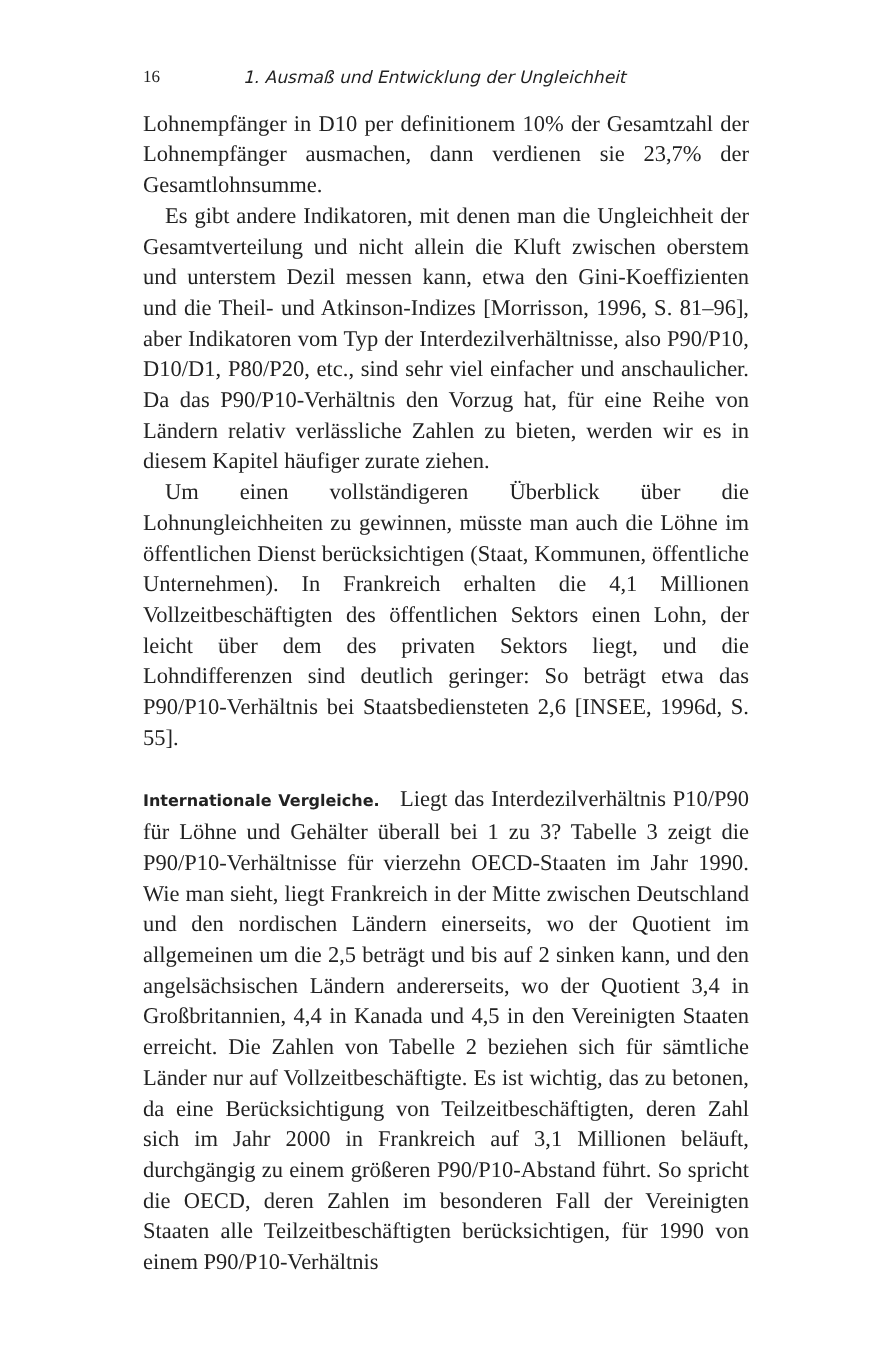16 1. Ausmaß und Entwicklung der Ungleichheit
Lohnempfänger in D10 per definitionem 10% der Gesamtzahl der Lohnempfänger ausmachen, dann verdienen sie 23,7% der Gesamtlohnsumme.
Es gibt andere Indikatoren, mit denen man die Ungleichheit der Gesamtverteilung und nicht allein die Kluft zwischen oberstem und unterstem Dezil messen kann, etwa den Gini-Koeffizienten und die Theil- und Atkinson-Indizes [Morrisson, 1996, S. 81–96], aber Indikatoren vom Typ der Interdezilverhältnisse, also P90/P10, D10/D1, P80/P20, etc., sind sehr viel einfacher und anschaulicher. Da das P90/P10-Verhältnis den Vorzug hat, für eine Reihe von Ländern relativ verlässliche Zahlen zu bieten, werden wir es in diesem Kapitel häufiger zurate ziehen.
Um einen vollständigeren Überblick über die Lohnungleichheiten zu gewinnen, müsste man auch die Löhne im öffentlichen Dienst berücksichtigen (Staat, Kommunen, öffentliche Unternehmen). In Frankreich erhalten die 4,1 Millionen Vollzeitbeschäftigten des öffentlichen Sektors einen Lohn, der leicht über dem des privaten Sektors liegt, und die Lohndifferenzen sind deutlich geringer: So beträgt etwa das P90/P10-Verhältnis bei Staatsbediensteten 2,6 [INSEE, 1996d, S. 55].
Internationale Vergleiche. Liegt das Interdezilverhältnis P10/P90 für Löhne und Gehälter überall bei 1 zu 3? Tabelle 3 zeigt die P90/P10-Verhältnisse für vierzehn OECD-Staaten im Jahr 1990. Wie man sieht, liegt Frankreich in der Mitte zwischen Deutschland und den nordischen Ländern einerseits, wo der Quotient im allgemeinen um die 2,5 beträgt und bis auf 2 sinken kann, und den angelsächsischen Ländern andererseits, wo der Quotient 3,4 in Großbritannien, 4,4 in Kanada und 4,5 in den Vereinigten Staaten erreicht. Die Zahlen von Tabelle 2 beziehen sich für sämtliche Länder nur auf Vollzeitbeschäftigte. Es ist wichtig, das zu betonen, da eine Berücksichtigung von Teilzeitbeschäftigten, deren Zahl sich im Jahr 2000 in Frankreich auf 3,1 Millionen beläuft, durchgängig zu einem größeren P90/P10-Abstand führt. So spricht die OECD, deren Zahlen im besonderen Fall der Vereinigten Staaten alle Teilzeitbeschäftigten berücksichtigen, für 1990 von einem P90/P10-Verhältnis